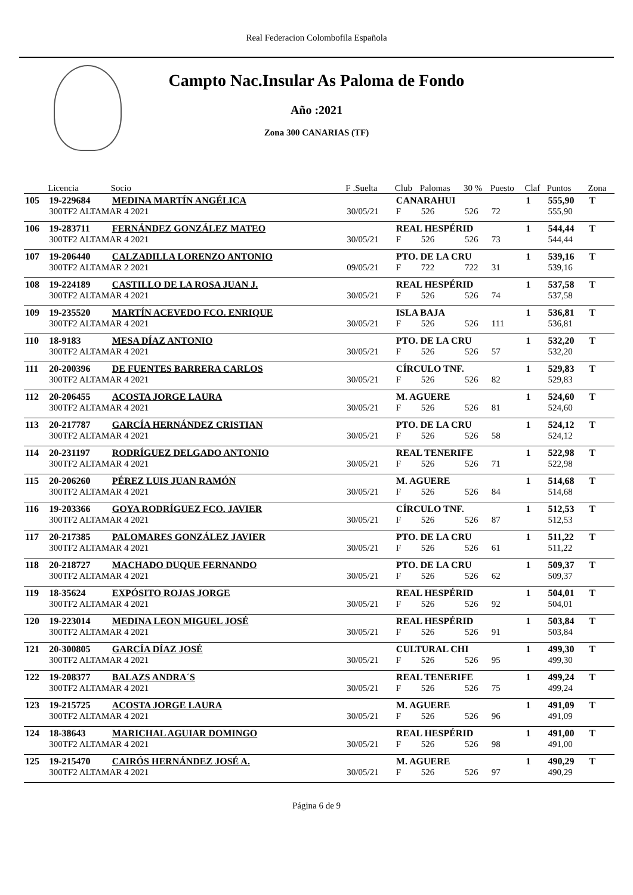Real Federacion Colombofila Española
Campto Nac.Insular As Paloma de Fondo
Año :2021
Zona 300 CANARIAS (TF)
| | Licencia | Socio | F .Suelta | Club | Palomas | 30 % | Puesto | Claf | Puntos | Zona |
| --- | --- | --- | --- | --- | --- | --- | --- | --- | --- | --- |
| 105 | 19-229684 | MEDINA MARTÍN ANGÉLICA | | CANARAHUI | | | | 1 | 555,90 | T |
| | 300TF2 ALTAMAR 4 2021 | | 30/05/21 | F | 526 | 526 | 72 | | 555,90 | |
| 106 | 19-283711 | FERNÁNDEZ GONZÁLEZ MATEO | | REAL HESPÉRID | | | | 1 | 544,44 | T |
| | 300TF2 ALTAMAR 4 2021 | | 30/05/21 | F | 526 | 526 | 73 | | 544,44 | |
| 107 | 19-206440 | CALZADILLA LORENZO ANTONIO | | PTO. DE LA CRU | | | | 1 | 539,16 | T |
| | 300TF2 ALTAMAR 2 2021 | | 09/05/21 | F | 722 | 722 | 31 | | 539,16 | |
| 108 | 19-224189 | CASTILLO DE LA ROSA JUAN J. | | REAL HESPÉRID | | | | 1 | 537,58 | T |
| | 300TF2 ALTAMAR 4 2021 | | 30/05/21 | F | 526 | 526 | 74 | | 537,58 | |
| 109 | 19-235520 | MARTÍN ACEVEDO FCO. ENRIQUE | | ISLA BAJA | | | | 1 | 536,81 | T |
| | 300TF2 ALTAMAR 4 2021 | | 30/05/21 | F | 526 | 526 | 111 | | 536,81 | |
| 110 | 18-9183 | MESA DÍAZ ANTONIO | | PTO. DE LA CRU | | | | 1 | 532,20 | T |
| | 300TF2 ALTAMAR 4 2021 | | 30/05/21 | F | 526 | 526 | 57 | | 532,20 | |
| 111 | 20-200396 | DE FUENTES BARRERA CARLOS | | CÍRCULO TNF. | | | | 1 | 529,83 | T |
| | 300TF2 ALTAMAR 4 2021 | | 30/05/21 | F | 526 | 526 | 82 | | 529,83 | |
| 112 | 20-206455 | ACOSTA JORGE LAURA | | M. AGUERE | | | | 1 | 524,60 | T |
| | 300TF2 ALTAMAR 4 2021 | | 30/05/21 | F | 526 | 526 | 81 | | 524,60 | |
| 113 | 20-217787 | GARCÍA HERNÁNDEZ CRISTIAN | | PTO. DE LA CRU | | | | 1 | 524,12 | T |
| | 300TF2 ALTAMAR 4 2021 | | 30/05/21 | F | 526 | 526 | 58 | | 524,12 | |
| 114 | 20-231197 | RODRÍGUEZ DELGADO ANTONIO | | REAL TENERIFE | | | | 1 | 522,98 | T |
| | 300TF2 ALTAMAR 4 2021 | | 30/05/21 | F | 526 | 526 | 71 | | 522,98 | |
| 115 | 20-206260 | PÉREZ LUIS JUAN RAMÓN | | M. AGUERE | | | | 1 | 514,68 | T |
| | 300TF2 ALTAMAR 4 2021 | | 30/05/21 | F | 526 | 526 | 84 | | 514,68 | |
| 116 | 19-203366 | GOYA RODRÍGUEZ FCO. JAVIER | | CÍRCULO TNF. | | | | 1 | 512,53 | T |
| | 300TF2 ALTAMAR 4 2021 | | 30/05/21 | F | 526 | 526 | 87 | | 512,53 | |
| 117 | 20-217385 | PALOMARES GONZÁLEZ JAVIER | | PTO. DE LA CRU | | | | 1 | 511,22 | T |
| | 300TF2 ALTAMAR 4 2021 | | 30/05/21 | F | 526 | 526 | 61 | | 511,22 | |
| 118 | 20-218727 | MACHADO DUQUE FERNANDO | | PTO. DE LA CRU | | | | 1 | 509,37 | T |
| | 300TF2 ALTAMAR 4 2021 | | 30/05/21 | F | 526 | 526 | 62 | | 509,37 | |
| 119 | 18-35624 | EXPÓSITO ROJAS JORGE | | REAL HESPÉRID | | | | 1 | 504,01 | T |
| | 300TF2 ALTAMAR 4 2021 | | 30/05/21 | F | 526 | 526 | 92 | | 504,01 | |
| 120 | 19-223014 | MEDINA LEON MIGUEL JOSÉ | | REAL HESPÉRID | | | | 1 | 503,84 | T |
| | 300TF2 ALTAMAR 4 2021 | | 30/05/21 | F | 526 | 526 | 91 | | 503,84 | |
| 121 | 20-300805 | GARCÍA DÍAZ JOSÉ | | CULTURAL CHI | | | | 1 | 499,30 | T |
| | 300TF2 ALTAMAR 4 2021 | | 30/05/21 | F | 526 | 526 | 95 | | 499,30 | |
| 122 | 19-208377 | BALAZS ANDRA´S | | REAL TENERIFE | | | | 1 | 499,24 | T |
| | 300TF2 ALTAMAR 4 2021 | | 30/05/21 | F | 526 | 526 | 75 | | 499,24 | |
| 123 | 19-215725 | ACOSTA JORGE LAURA | | M. AGUERE | | | | 1 | 491,09 | T |
| | 300TF2 ALTAMAR 4 2021 | | 30/05/21 | F | 526 | 526 | 96 | | 491,09 | |
| 124 | 18-38643 | MARICHAL AGUIAR DOMINGO | | REAL HESPÉRID | | | | 1 | 491,00 | T |
| | 300TF2 ALTAMAR 4 2021 | | 30/05/21 | F | 526 | 526 | 98 | | 491,00 | |
| 125 | 19-215470 | CAIRÓS HERNÁNDEZ JOSÉ A. | | M. AGUERE | | | | 1 | 490,29 | T |
| | 300TF2 ALTAMAR 4 2021 | | 30/05/21 | F | 526 | 526 | 97 | | 490,29 | |
Página 6 de 9